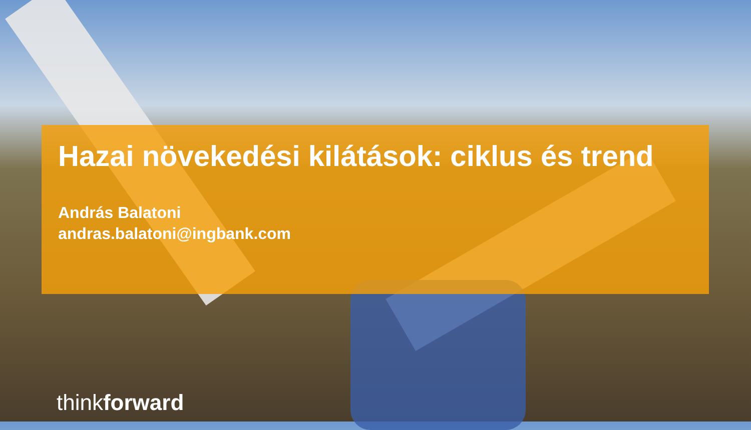Hazai növekedési kilátások: ciklus és trend
András Balatoni
andras.balatoni@ingbank.com
think forward